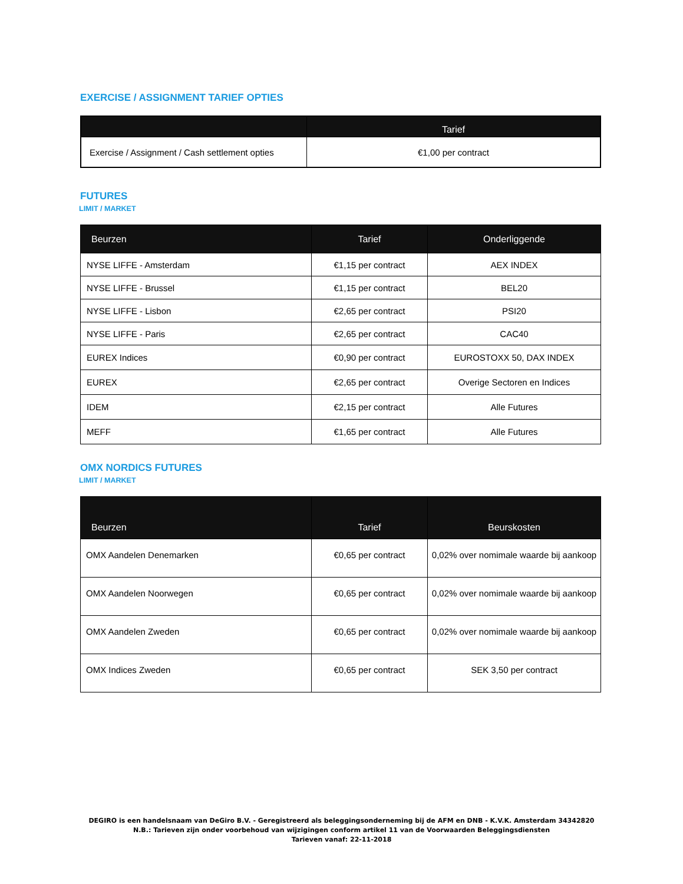EXERCISE / ASSIGNMENT TARIEF OPTIES
| | Tarief |
| --- | --- |
| Exercise / Assignment / Cash settlement opties | €1,00 per contract |
FUTURES
LIMIT / MARKET
| Beurzen | Tarief | Onderliggende |
| --- | --- | --- |
| NYSE LIFFE - Amsterdam | €1,15 per contract | AEX INDEX |
| NYSE LIFFE - Brussel | €1,15 per contract | BEL20 |
| NYSE LIFFE - Lisbon | €2,65 per contract | PSI20 |
| NYSE LIFFE - Paris | €2,65 per contract | CAC40 |
| EUREX Indices | €0,90 per contract | EUROSTOXX 50, DAX INDEX |
| EUREX | €2,65 per contract | Overige Sectoren en Indices |
| IDEM | €2,15 per contract | Alle Futures |
| MEFF | €1,65 per contract | Alle Futures |
OMX NORDICS FUTURES
LIMIT / MARKET
| Beurzen | Tarief | Beurskosten |
| --- | --- | --- |
| OMX Aandelen Denemarken | €0,65 per contract | 0,02% over nomimale waarde bij aankoop |
| OMX Aandelen Noorwegen | €0,65 per contract | 0,02% over nomimale waarde bij aankoop |
| OMX Aandelen Zweden | €0,65 per contract | 0,02% over nomimale waarde bij aankoop |
| OMX Indices Zweden | €0,65 per contract | SEK 3,50 per contract |
DEGIRO is een handelsnaam van DeGiro B.V. - Geregistreerd als beleggingsonderneming bij de AFM en DNB - K.V.K. Amsterdam 34342820
N.B.: Tarieven zijn onder voorbehoud van wijzigingen conform artikel 11 van de Voorwaarden Beleggingsdiensten
Tarieven vanaf: 22-11-2018